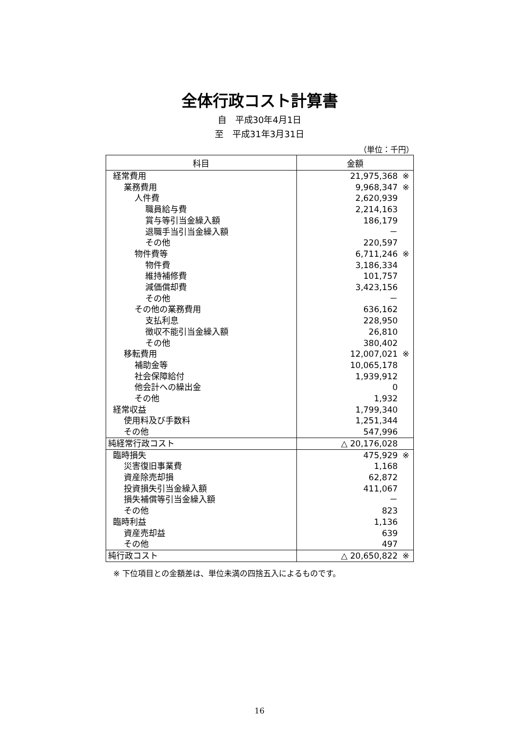全体行政コスト計算書
自　平成30年4月1日
至　平成31年3月31日
（単位：千円）
| 科目 | 金額 |
| --- | --- |
| 経常費用 | 21,975,368 ※ |
| 業務費用 | 9,968,347 ※ |
| 人件費 | 2,620,939 |
| 職員給与費 | 2,214,163 |
| 賞与等引当金繰入額 | 186,179 |
| 退職手当引当金繰入額 | － |
| その他 | 220,597 |
| 物件費等 | 6,711,246 ※ |
| 物件費 | 3,186,334 |
| 維持補修費 | 101,757 |
| 減価償却費 | 3,423,156 |
| その他 | － |
| その他の業務費用 | 636,162 |
| 支払利息 | 228,950 |
| 徴収不能引当金繰入額 | 26,810 |
| その他 | 380,402 |
| 移転費用 | 12,007,021 ※ |
| 補助金等 | 10,065,178 |
| 社会保障給付 | 1,939,912 |
| 他会計への繰出金 | 0 |
| その他 | 1,932 |
| 経常収益 | 1,799,340 |
| 使用料及び手数料 | 1,251,344 |
| その他 | 547,996 |
| 純経常行政コスト | △ 20,176,028 |
| 臨時損失 | 475,929 ※ |
| 災害復旧事業費 | 1,168 |
| 資産除売却損 | 62,872 |
| 投資損失引当金繰入額 | 411,067 |
| 損失補償等引当金繰入額 | － |
| その他 | 823 |
| 臨時利益 | 1,136 |
| 資産売却益 | 639 |
| その他 | 497 |
| 純行政コスト | △ 20,650,822 ※ |
※ 下位項目との金額差は、単位未満の四捨五入によるものです。
16